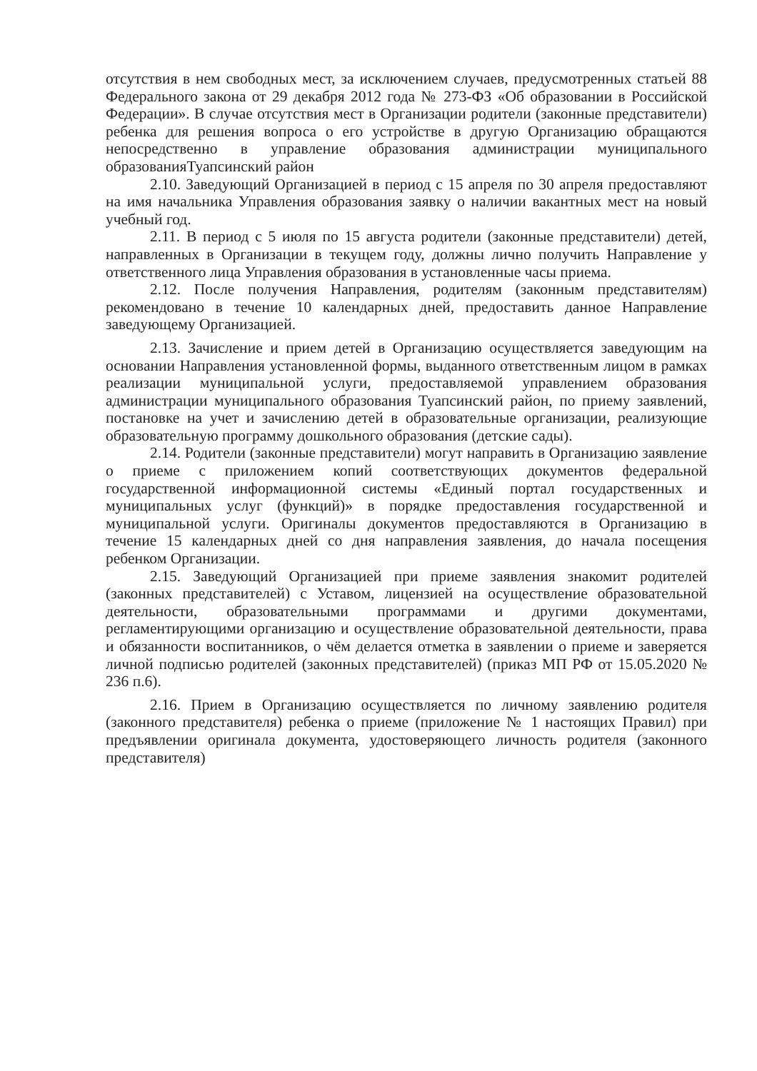отсутствия в нем свободных мест, за исключением случаев, предусмотренных статьей 88 Федерального закона от 29 декабря 2012 года № 273-ФЗ «Об образовании в Российской Федерации». В случае отсутствия мест в Организации родители (законные представители) ребенка для решения вопроса о его устройстве в другую Организацию обращаются непосредственно в управление образования администрации муниципального образованияТуапсинский район
2.10. Заведующий Организацией в период с 15 апреля по 30 апреля предоставляют на имя начальника Управления образования заявку о наличии вакантных мест на новый учебный год.
2.11. В период с 5 июля по 15 августа родители (законные представители) детей, направленных в Организации в текущем году, должны лично получить Направление у ответственного лица Управления образования в установленные часы приема.
2.12. После получения Направления, родителям (законным представителям) рекомендовано в течение 10 календарных дней, предоставить данное Направление заведующему Организацией.
2.13. Зачисление и прием детей в Организацию осуществляется заведующим на основании Направления установленной формы, выданного ответственным лицом в рамках реализации муниципальной услуги, предоставляемой управлением образования администрации муниципального образования Туапсинский район, по приему заявлений, постановке на учет и зачислению детей в образовательные организации, реализующие образовательную программу дошкольного образования (детские сады).
2.14. Родители (законные представители) могут направить в Организацию заявление о приеме с приложением копий соответствующих документов федеральной государственной информационной системы «Единый портал государственных и муниципальных услуг (функций)» в порядке предоставления государственной и муниципальной услуги. Оригиналы документов предоставляются в Организацию в течение 15 календарных дней со дня направления заявления, до начала посещения ребенком Организации.
2.15. Заведующий Организацией при приеме заявления знакомит родителей (законных представителей) с Уставом, лицензией на осуществление образовательной деятельности, образовательными программами и другими документами, регламентирующими организацию и осуществление образовательной деятельности, права и обязанности воспитанников, о чём делается отметка в заявлении о приеме и заверяется личной подписью родителей (законных представителей) (приказ МП РФ от 15.05.2020 № 236 п.6).
2.16. Прием в Организацию осуществляется по личному заявлению родителя (законного представителя) ребенка о приеме (приложение № 1 настоящих Правил) при предъявлении оригинала документа, удостоверяющего личность родителя (законного представителя)